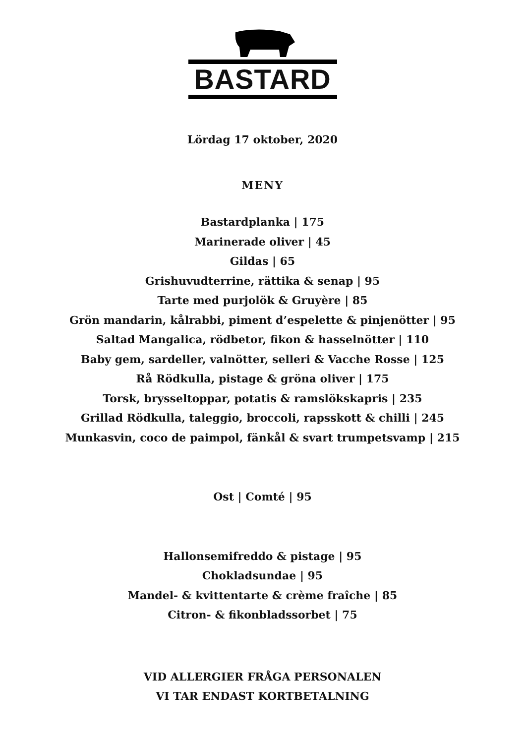BASTARD
Lördag 17 oktober, 2020
MENY
Bastardplanka | 175
Marinerade oliver | 45
Gildas | 65
Grishuvudterrine, rättika & senap | 95
Tarte med purjolök & Gruyère | 85
Grön mandarin, kålrabbi, piment d’espelette & pinjenötter | 95
Saltad Mangalica, rödbetor, fikon & hasselnötter | 110
Baby gem, sardeller, valnötter, selleri & Vacche Rosse | 125
Rå Rödkulla, pistage & gröna oliver | 175
Torsk, brysseltoppar, potatis & ramslökskapris | 235
Grillad Rödkulla, taleggio, broccoli, rapsskott & chilli | 245
Munkasvin, coco de paimpol, fänkål & svart trumpetsvamp | 215
Ost | Comté | 95
Hallonsemifreddo & pistage | 95
Chokladsundae | 95
Mandel- & kvittentarte & crème fraîche | 85
Citron- & fikonbladssorbet | 75
VID ALLERGIER FRÅGA PERSONALEN
VI TAR ENDAST KORTBETALNING